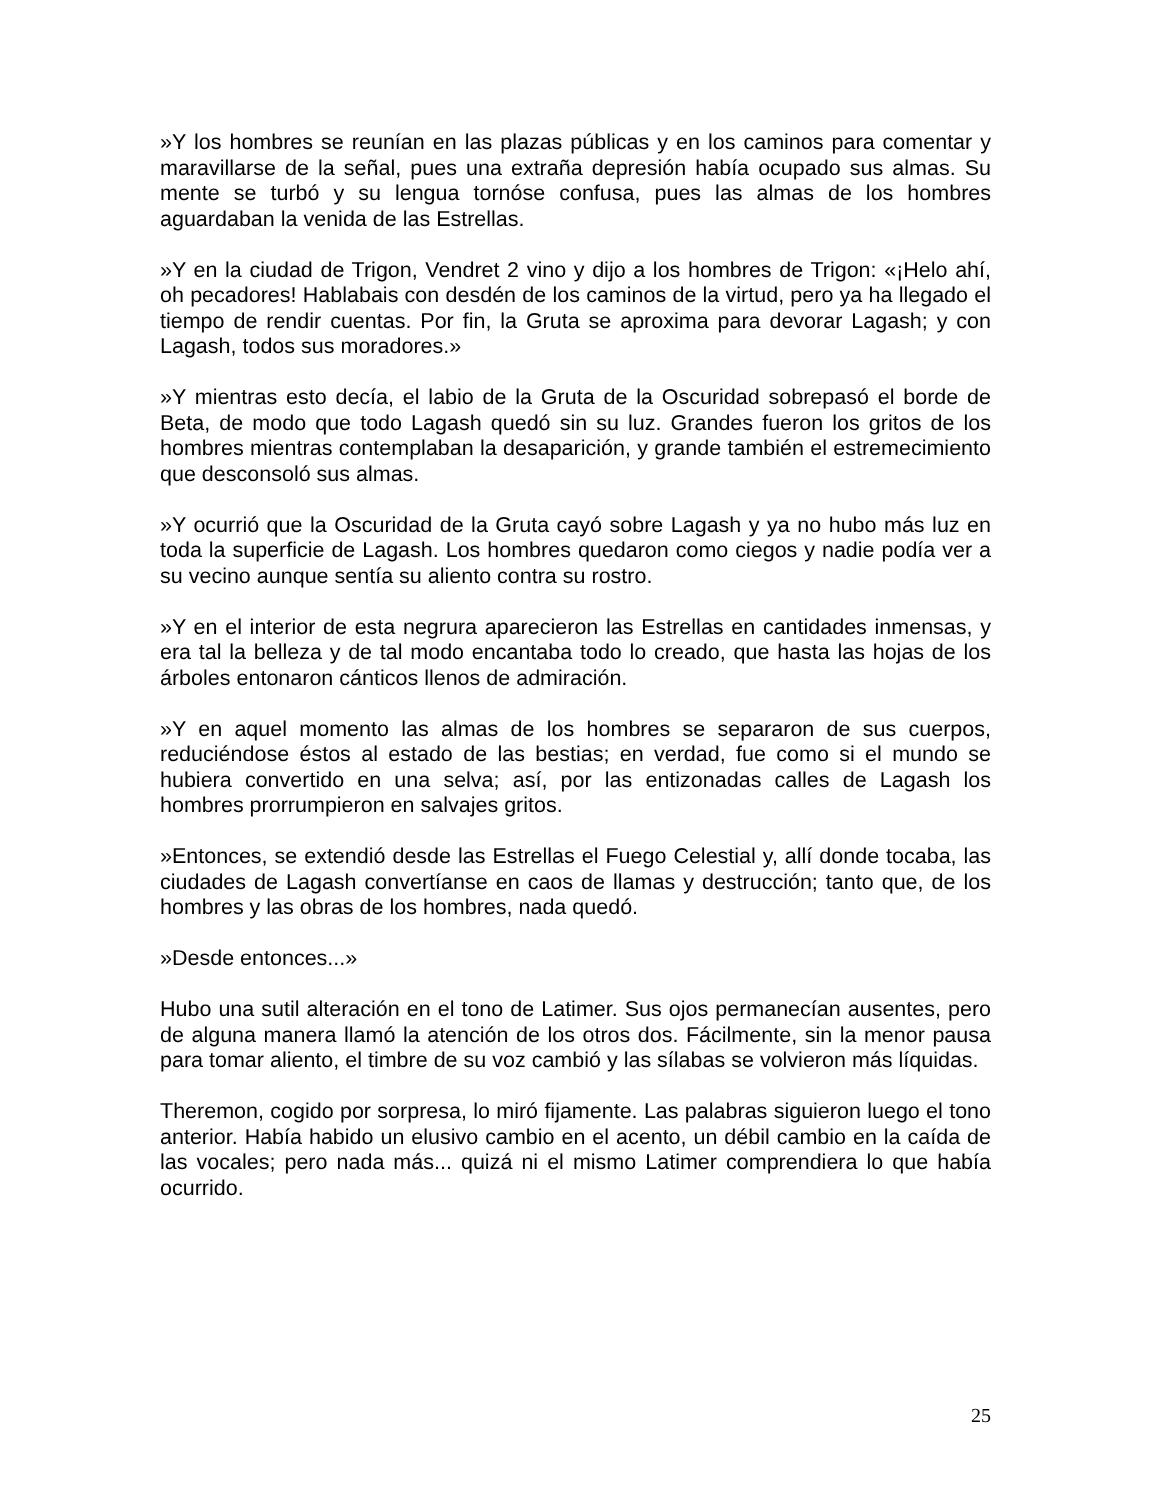»Y los hombres se reunían en las plazas públicas y en los caminos para comentar y maravillarse de la señal, pues una extraña depresión había ocupado sus almas. Su mente se turbó y su lengua tornóse confusa, pues las almas de los hombres aguardaban la venida de las Estrellas.
»Y en la ciudad de Trigon, Vendret 2 vino y dijo a los hombres de Trigon: «¡Helo ahí, oh pecadores! Hablabais con desdén de los caminos de la virtud, pero ya ha llegado el tiempo de rendir cuentas. Por fin, la Gruta se aproxima para devorar Lagash; y con Lagash, todos sus moradores.»
»Y mientras esto decía, el labio de la Gruta de la Oscuridad sobrepasó el borde de Beta, de modo que todo Lagash quedó sin su luz. Grandes fueron los gritos de los hombres mientras contemplaban la desaparición, y grande también el estremecimiento que desconsoló sus almas.
»Y ocurrió que la Oscuridad de la Gruta cayó sobre Lagash y ya no hubo más luz en toda la superficie de Lagash. Los hombres quedaron como ciegos y nadie podía ver a su vecino aunque sentía su aliento contra su rostro.
»Y en el interior de esta negrura aparecieron las Estrellas en cantidades inmensas, y era tal la belleza y de tal modo encantaba todo lo creado, que hasta las hojas de los árboles entonaron cánticos llenos de admiración.
»Y en aquel momento las almas de los hombres se separaron de sus cuerpos, reduciéndose éstos al estado de las bestias; en verdad, fue como si el mundo se hubiera convertido en una selva; así, por las entizonadas calles de Lagash los hombres prorrumpieron en salvajes gritos.
»Entonces, se extendió desde las Estrellas el Fuego Celestial y, allí donde tocaba, las ciudades de Lagash convertíanse en caos de llamas y destrucción; tanto que, de los hombres y las obras de los hombres, nada quedó.
»Desde entonces...»
Hubo una sutil alteración en el tono de Latimer. Sus ojos permanecían ausentes, pero de alguna manera llamó la atención de los otros dos. Fácilmente, sin la menor pausa para tomar aliento, el timbre de su voz cambió y las sílabas se volvieron más líquidas.
Theremon, cogido por sorpresa, lo miró fijamente. Las palabras siguieron luego el tono anterior. Había habido un elusivo cambio en el acento, un débil cambio en la caída de las vocales; pero nada más... quizá ni el mismo Latimer comprendiera lo que había ocurrido.
25